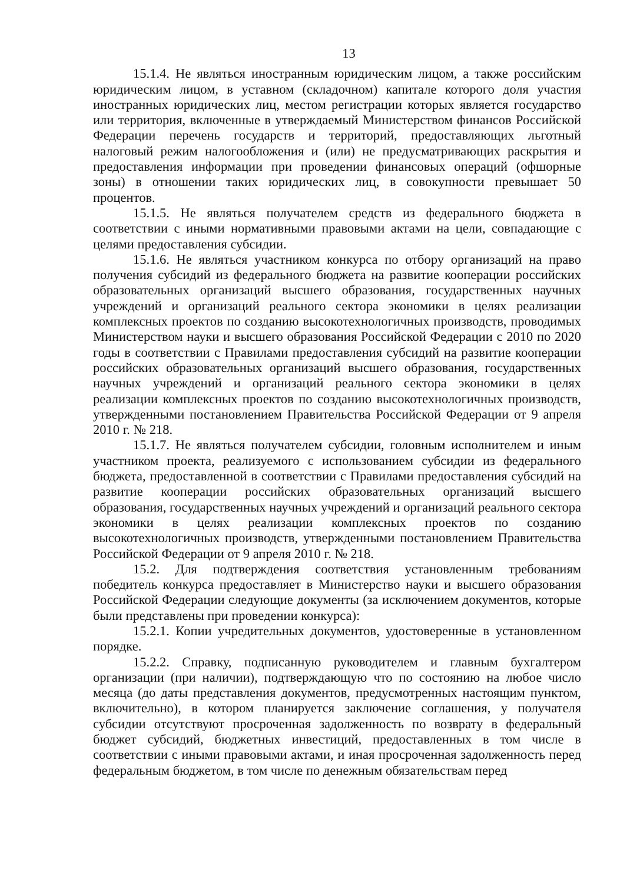13
15.1.4. Не являться иностранным юридическим лицом, а также российским юридическим лицом, в уставном (складочном) капитале которого доля участия иностранных юридических лиц, местом регистрации которых является государство или территория, включенные в утверждаемый Министерством финансов Российской Федерации перечень государств и территорий, предоставляющих льготный налоговый режим налогообложения и (или) не предусматривающих раскрытия и предоставления информации при проведении финансовых операций (офшорные зоны) в отношении таких юридических лиц, в совокупности превышает 50 процентов.
15.1.5. Не являться получателем средств из федерального бюджета в соответствии с иными нормативными правовыми актами на цели, совпадающие с целями предоставления субсидии.
15.1.6. Не являться участником конкурса по отбору организаций на право получения субсидий из федерального бюджета на развитие кооперации российских образовательных организаций высшего образования, государственных научных учреждений и организаций реального сектора экономики в целях реализации комплексных проектов по созданию высокотехнологичных производств, проводимых Министерством науки и высшего образования Российской Федерации с 2010 по 2020 годы в соответствии с Правилами предоставления субсидий на развитие кооперации российских образовательных организаций высшего образования, государственных научных учреждений и организаций реального сектора экономики в целях реализации комплексных проектов по созданию высокотехнологичных производств, утвержденными постановлением Правительства Российской Федерации от 9 апреля 2010 г. № 218.
15.1.7. Не являться получателем субсидии, головным исполнителем и иным участником проекта, реализуемого с использованием субсидии из федерального бюджета, предоставленной в соответствии с Правилами предоставления субсидий на развитие кооперации российских образовательных организаций высшего образования, государственных научных учреждений и организаций реального сектора экономики в целях реализации комплексных проектов по созданию высокотехнологичных производств, утвержденными постановлением Правительства Российской Федерации от 9 апреля 2010 г. № 218.
15.2. Для подтверждения соответствия установленным требованиям победитель конкурса предоставляет в Министерство науки и высшего образования Российской Федерации следующие документы (за исключением документов, которые были представлены при проведении конкурса):
15.2.1. Копии учредительных документов, удостоверенные в установленном порядке.
15.2.2. Справку, подписанную руководителем и главным бухгалтером организации (при наличии), подтверждающую что по состоянию на любое число месяца (до даты представления документов, предусмотренных настоящим пунктом, включительно), в котором планируется заключение соглашения, у получателя субсидии отсутствуют просроченная задолженность по возврату в федеральный бюджет субсидий, бюджетных инвестиций, предоставленных в том числе в соответствии с иными правовыми актами, и иная просроченная задолженность перед федеральным бюджетом, в том числе по денежным обязательствам перед